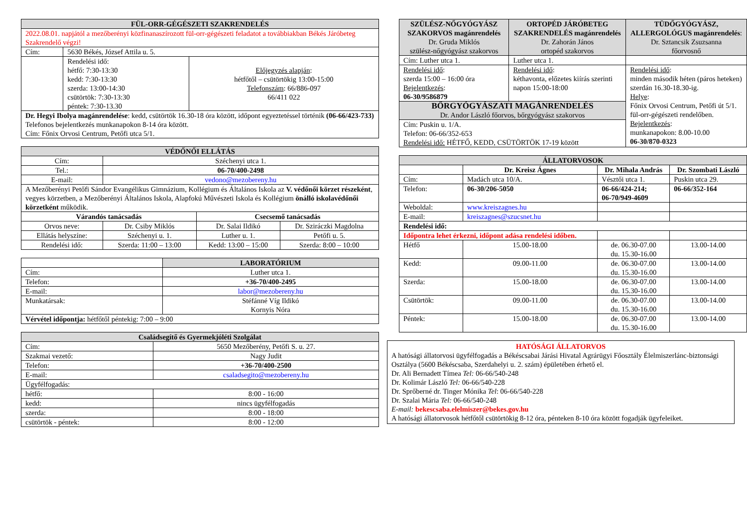| FÜL-ORR-GÉGÉSZETI SZAKRENDELÉS | | |
| --- | --- | --- |
| 2022.08.01. napjától a mezőberényi közfinanaszírozott fül-orr-gégészeti feladatot a továbbiakban Békés Járóbeteg Szakrendelő végzi! | | |
| Cím: | 5630 Békés, József Attila u. 5. | |
| | Rendelési idő: hétfő: 7:30-13:30 kedd: 7:30-13:30 szerda: 13:00-14:30 csütörtök: 7:30-13:30 péntek: 7:30-13.30 | Előjegyzés alapján : hétfőtől – csütörtökig 13:00-15:00 Telefonszám : 66/886-097 66/411 022 |
| Dr. Hegyi Ibolya magánrendelése : kedd, csütörtök 16.30-18 óra között, időpont egyeztetéssel történik (06-66/423-733) Telefonos bejelentkezés munkanapokon 8-14 óra között. Cím: Főnix Orvosi Centrum, Petőfi utca 5/1. | | |
| VÉDŐNŐI ELLÁTÁS | | | |
| --- | --- | --- | --- |
| Cím: | Széchenyi utca 1. | | |
| Tel.: | 06-70/400-2498 | | |
| E-mail: | vedono@mezobereny.hu | | |
| A Mezőberényi Petőfi Sándor Evangélikus Gimnázium, Kollégium és Általános Iskola az V. védőnői körzet részeként , vegyes körzetben, a Mezőberényi Általános Iskola, Alapfokú Művészeti Iskola és Kollégium önálló iskolavédőnői körzetként működik. | | | |
| Várandós tanácsadás | | Csecsemő tanácsadás | |
| Orvos neve: | Dr. Csiby Miklós | Dr. Salai Ildikó | Dr. Sziráczki Magdolna |
| Ellátás helyszíne: | Széchenyi u. 1. | Luther u. 1. | Petőfi u. 5. |
| Rendelési idő: | Szerda: 11:00 – 13:00 | Kedd: 13:00 – 15:00 | Szerda: 8:00 – 10:00 |
| | LABORATÓRIUM |
| Cím: | Luther utca 1. |
| Telefon: | +36-70/400-2495 |
| E-mail: | labor@mezobereny.hu |
| Munkatársak: | Stéfánné Víg Ildikó Kornyis Nóra |
| Vérvétel időpontja: hétfőtől péntekig: 7:00 – 9:00 | |
| Családsegítő és Gyermekjóléti Szolgálat | |
| --- | --- |
| Cím: | 5650 Mezőberény, Petőfi S. u. 27. |
| Szakmai vezető: | Nagy Judit |
| Telefon: | +36-70/400-2500 |
| E-mail: | csaladsegito@mezobereny.hu |
| Ügyfélfogadás: | |
| hétfő: | 8:00 - 16:00 |
| kedd: | nincs ügyfélfogadás |
| szerda: | 8:00 - 18:00 |
| csütörtök - péntek: | 8:00 - 12:00 |
| SZÜLÉSZ-NŐGYÓGYÁSZ SZAKORVOS magánrendelés Dr. Gruda Miklós szülész-nőgyógyász szakorvos | ORTOPÉD JÁRÓBETEG SZAKRENDELÉS magánrendelés Dr. Zahorán János ortopéd szakorvos | TÜDŐGYÓGYÁSZ, ALLERGOLÓGUS magánrendelés : Dr. Sztancsik Zsuzsanna főorvosnő |
| Cím: Luther utca 1. | Luther utca 1. | |
| Rendelési idő : szerda 15:00 – 16:00 óra Bejelentkezés : 06-30/9586879 | Rendelési idő : kéthavonta, előzetes kiírás szerinti napon 15:00-18:00 | Rendelési idő : minden második héten (páros heteken) szerdán 16.30-18.30-ig. Helye : Főnix Orvosi Centrum, Petőfi út 5/1. fül-orr-gégészeti rendelőben. Bejelentkezés : munkanapokon: 8.00-10.00 06-30/870-0323 |
| BŐRGYÓGYÁSZATI MAGÁNRENDELÉS Dr. Andor László főorvos, bőrgyógyász szakorvos | | |
| Cím: Puskin u. 1/A. Telefon: 06-66/352-653 Rendelési idő: HÉTFŐ, KEDD, CSÜTÖRTÖK 17-19 között | | |
| ÁLLATORVOSOK | | | |
| --- | --- | --- | --- |
| | Dr. Kreisz Ágnes | Dr. Mihala András | Dr. Szombati László |
| Cím: | Madách utca 10/A. | Vésztői utca 1. | Puskin utca 29. |
| Telefon: | 06-30/206-5050 | 06-66/424-214; 06-70/949-4609 | 06-66/352-164 |
| Weboldal: | www.kreiszagnes.hu | | |
| E-mail: | kreiszagnes@szucsnet.hu | | |
| Rendelési idő: | | | |
| Időpontra lehet érkezni, időpont adása rendelési időben. | | | |
| Hétfő | 15.00-18.00 | de. 06.30-07.00 du. 15.30-16.00 | 13.00-14.00 |
| Kedd: | 09.00-11.00 | de. 06.30-07.00 du. 15.30-16.00 | 13.00-14.00 |
| Szerda: | 15.00-18.00 | de. 06.30-07.00 du. 15.30-16.00 | 13.00-14.00 |
| Csütörtök: | 09.00-11.00 | de. 06.30-07.00 du. 15.30-16.00 | 13.00-14.00 |
| Péntek: | 15.00-18.00 | de. 06.30-07.00 du. 15.30-16.00 | 13.00-14.00 |
HATÓSÁGI ÁLLATORVOS
A hatósági állatorvosi ügyfélfogadás a Békéscsabai Járási Hivatal Agrárügyi Főosztály Élelmiszerlánc-biztonsági Osztálya (5600 Békéscsaba, Szerdahelyi u. 2. szám) épületében érhető el.
Dr. Ali Bernadett Tímea Tel: 06-66/540-248
Dr. Kolimár László Tel: 06-66/540-228
Dr. Sprőberné dr. Tinger Mónika Tel: 06-66/540-228
Dr. Szalai Mária Tel: 06-66/540-248
E-mail: bekescsaba.elelmiszer@bekes.gov.hu
A hatósági állatorvosok hétfőtől csütörtökig 8-12 óra, pénteken 8-10 óra között fogadják ügyfeleiket.